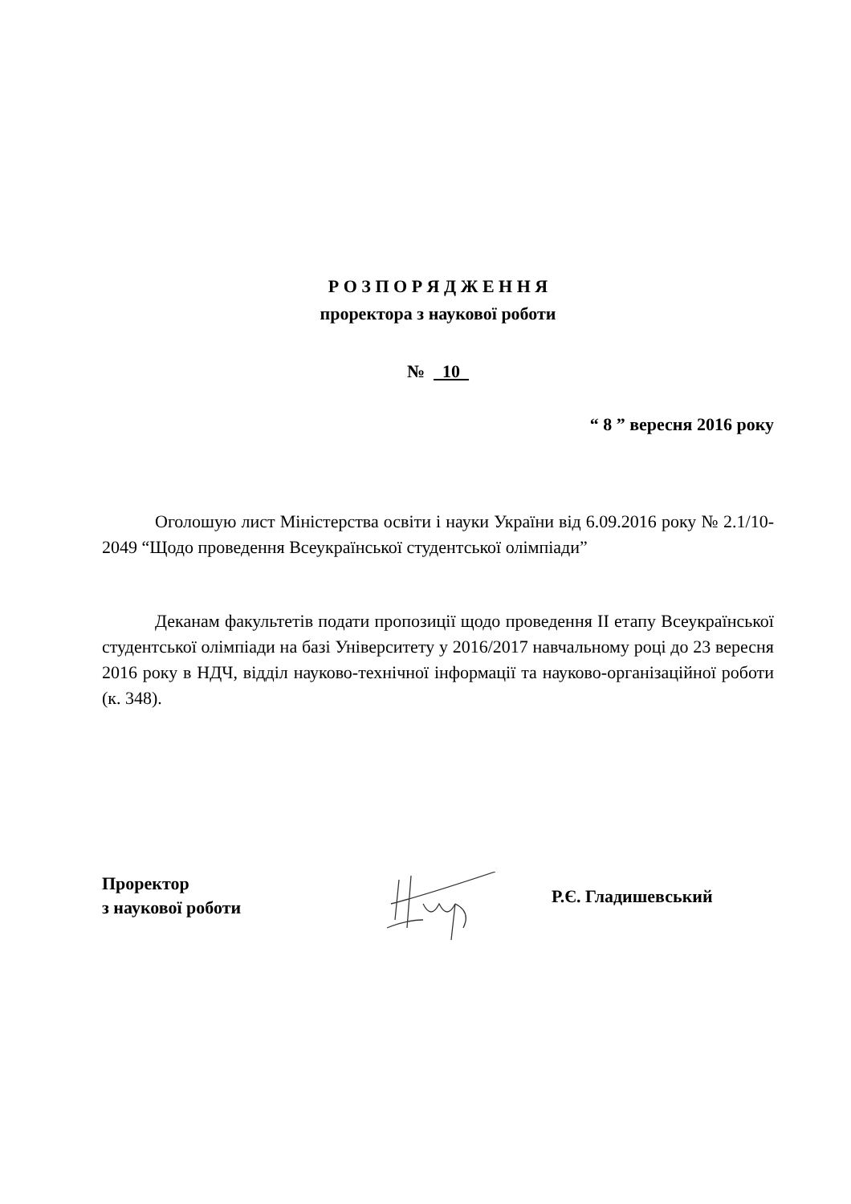Р О З П О Р Я Д Ж Е Н Н Я
проректора з наукової роботи
№ 10
“ 8 ” вересня 2016 року
Оголошую лист Міністерства освіти і науки України від 6.09.2016 року № 2.1/10-2049 “Щодо проведення Всеукраїнської студентської олімпіади”
Деканам факультетів подати пропозиції щодо проведення ІІ етапу Всеукраїнської студентської олімпіади на базі Університету у 2016/2017 навчальному році до 23 вересня 2016 року в НДЧ, відділ науково-технічної інформації та науково-організаційної роботи (к. 348).
Проректор
з наукової роботи
Р.Є. Гладишевський